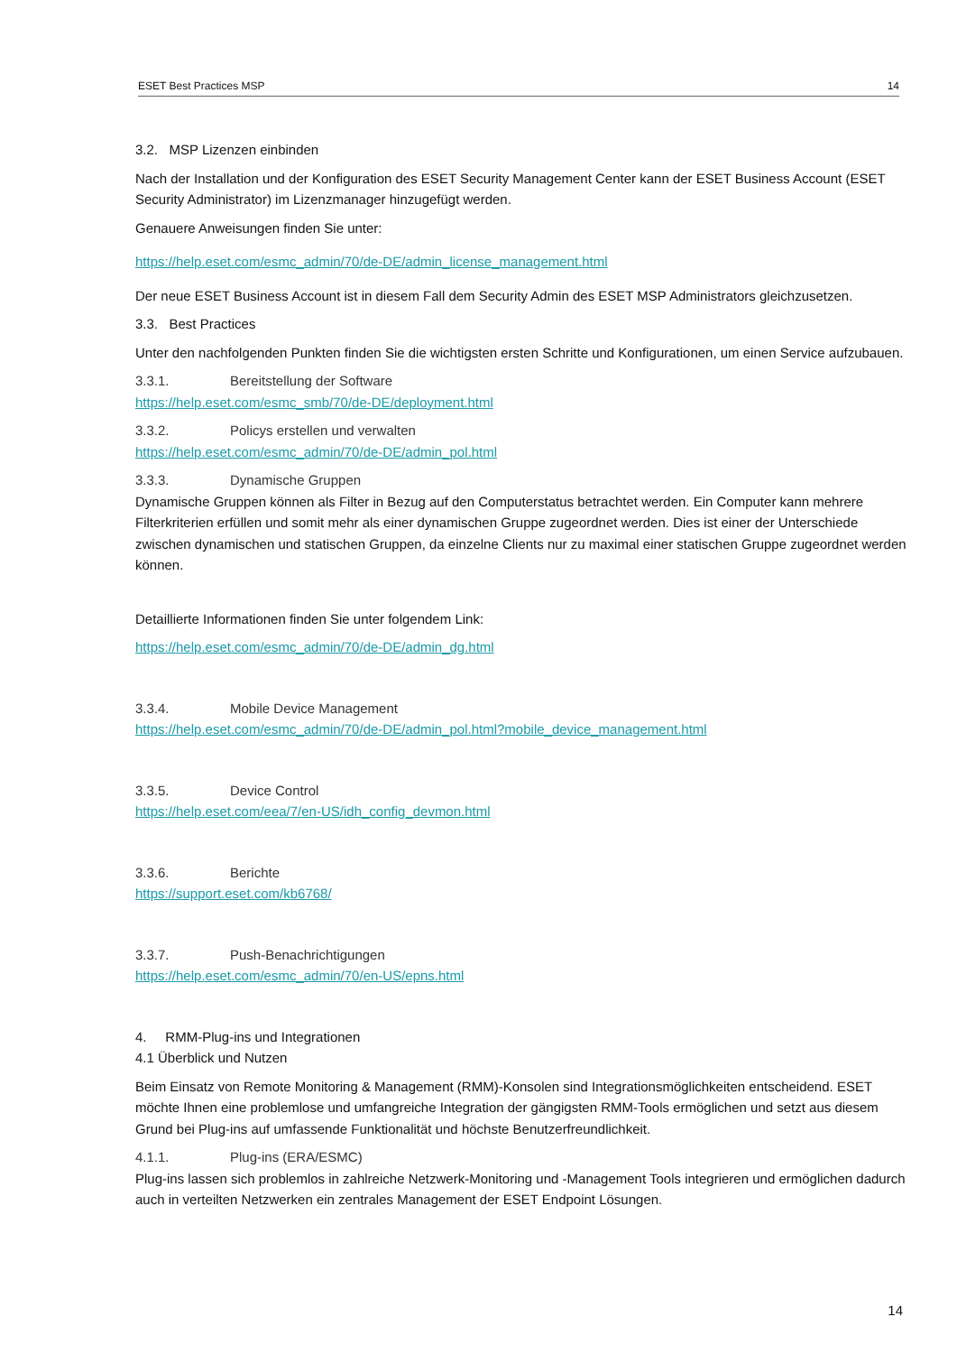ESET Best Practices MSP 14
3.2. MSP Lizenzen einbinden
Nach der Installation und der Konfiguration des ESET Security Management Center kann der ESET Business Account (ESET Security Administrator) im Lizenzmanager hinzugefügt werden.
Genauere Anweisungen finden Sie unter:
https://help.eset.com/esmc_admin/70/de-DE/admin_license_management.html
Der neue ESET Business Account ist in diesem Fall dem Security Admin des ESET MSP Administrators gleichzusetzen.
3.3. Best Practices
Unter den nachfolgenden Punkten finden Sie die wichtigsten ersten Schritte und Konfigurationen, um einen Service aufzubauen.
3.3.1. Bereitstellung der Software
https://help.eset.com/esmc_smb/70/de-DE/deployment.html
3.3.2. Policys erstellen und verwalten
https://help.eset.com/esmc_admin/70/de-DE/admin_pol.html
3.3.3. Dynamische Gruppen
Dynamische Gruppen können als Filter in Bezug auf den Computerstatus betrachtet werden. Ein Computer kann mehrere Filterkriterien erfüllen und somit mehr als einer dynamischen Gruppe zugeordnet werden. Dies ist einer der Unterschiede zwischen dynamischen und statischen Gruppen, da einzelne Clients nur zu maximal einer statischen Gruppe zugeordnet werden können.
Detaillierte Informationen finden Sie unter folgendem Link:
https://help.eset.com/esmc_admin/70/de-DE/admin_dg.html
3.3.4. Mobile Device Management
https://help.eset.com/esmc_admin/70/de-DE/admin_pol.html?mobile_device_management.html
3.3.5. Device Control
https://help.eset.com/eea/7/en-US/idh_config_devmon.html
3.3.6. Berichte
https://support.eset.com/kb6768/
3.3.7. Push-Benachrichtigungen
https://help.eset.com/esmc_admin/70/en-US/epns.html
4. RMM-Plug-ins und Integrationen
4.1 Überblick und Nutzen
Beim Einsatz von Remote Monitoring & Management (RMM)-Konsolen sind Integrationsmöglichkeiten entscheidend. ESET möchte Ihnen eine problemlose und umfangreiche Integration der gängigsten RMM-Tools ermöglichen und setzt aus diesem Grund bei Plug-ins auf umfassende Funktionalität und höchste Benutzerfreundlichkeit.
4.1.1. Plug-ins (ERA/ESMC)
Plug-ins lassen sich problemlos in zahlreiche Netzwerk-Monitoring und -Management Tools integrieren und ermöglichen dadurch auch in verteilten Netzwerken ein zentrales Management der ESET Endpoint Lösungen.
14